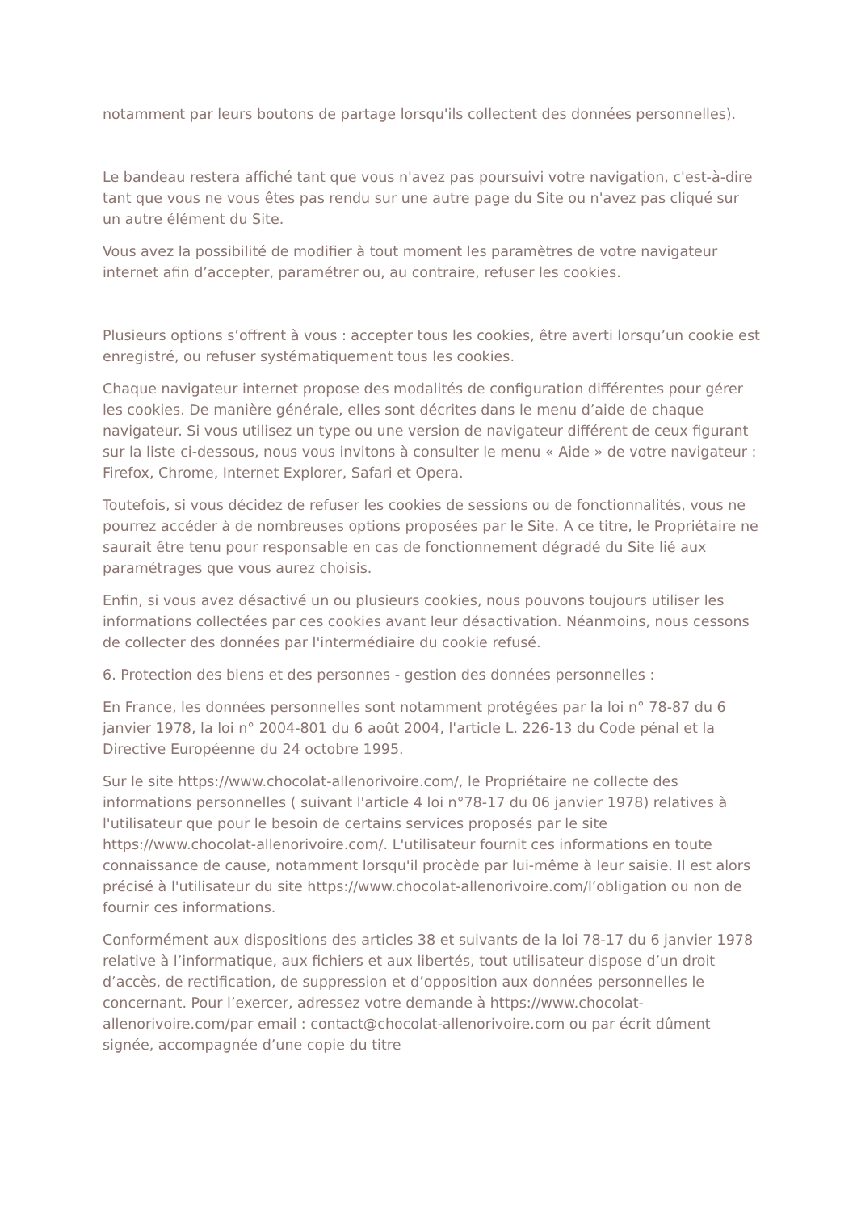notamment par leurs boutons de partage lorsqu'ils collectent des données personnelles).
Le bandeau restera affiché tant que vous n'avez pas poursuivi votre navigation, c'est-à-dire tant que vous ne vous êtes pas rendu sur une autre page du Site ou n'avez pas cliqué sur un autre élément du Site.
Vous avez la possibilité de modifier à tout moment les paramètres de votre navigateur internet afin d’accepter, paramétrer ou, au contraire, refuser les cookies.
Plusieurs options s’offrent à vous : accepter tous les cookies, être averti lorsqu’un cookie est enregistré, ou refuser systématiquement tous les cookies.
Chaque navigateur internet propose des modalités de configuration différentes pour gérer les cookies. De manière générale, elles sont décrites dans le menu d’aide de chaque navigateur. Si vous utilisez un type ou une version de navigateur différent de ceux figurant sur la liste ci-dessous, nous vous invitons à consulter le menu « Aide » de votre navigateur : Firefox, Chrome, Internet Explorer, Safari et Opera.
Toutefois, si vous décidez de refuser les cookies de sessions ou de fonctionnalités, vous ne pourrez accéder à de nombreuses options proposées par le Site. A ce titre, le Propriétaire ne saurait être tenu pour responsable en cas de fonctionnement dégradé du Site lié aux paramétrages que vous aurez choisis.
Enfin, si vous avez désactivé un ou plusieurs cookies, nous pouvons toujours utiliser les informations collectées par ces cookies avant leur désactivation. Néanmoins, nous cessons de collecter des données par l'intermédiaire du cookie refusé.
6. Protection des biens et des personnes - gestion des données personnelles :
En France, les données personnelles sont notamment protégées par la loi n° 78-87 du 6 janvier 1978, la loi n° 2004-801 du 6 août 2004, l'article L. 226-13 du Code pénal et la Directive Européenne du 24 octobre 1995.
Sur le site https://www.chocolat-allenorivoire.com/, le Propriétaire ne collecte des informations personnelles ( suivant l'article 4 loi n°78-17 du 06 janvier 1978) relatives à l'utilisateur que pour le besoin de certains services proposés par le site https://www.chocolat-allenorivoire.com/. L'utilisateur fournit ces informations en toute connaissance de cause, notamment lorsqu'il procède par lui-même à leur saisie. Il est alors précisé à l'utilisateur du site https://www.chocolat-allenorivoire.com/l’obligation ou non de fournir ces informations.
Conformément aux dispositions des articles 38 et suivants de la loi 78-17 du 6 janvier 1978 relative à l’informatique, aux fichiers et aux libertés, tout utilisateur dispose d’un droit d’accès, de rectification, de suppression et d’opposition aux données personnelles le concernant. Pour l’exercer, adressez votre demande à https://www.chocolat-allenorivoire.com/par email : contact@chocolat-allenorivoire.com ou par écrit dûment signée, accompagnée d’une copie du titre